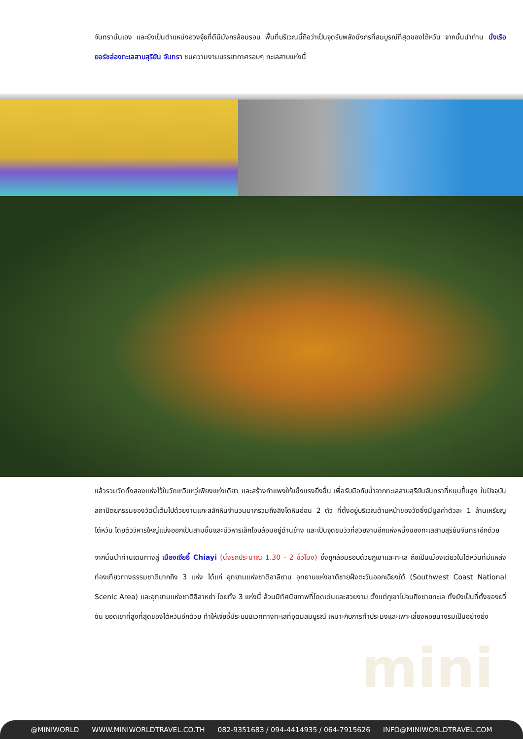จันทรานั่นเอง และยังเป็นตำแหน่งฮวงจุ้ยที่ดีมีมังกรล้อมรอบ พื้นที่บริเวณนี้ถือว่าเป็นจุดรับพลังมังกรที่สมบูรณ์ที่สุดของไต้หวัน จากนั้นนำท่าน นั่งเรือยอร์ชล่องทะเลสาบสุริยัน จันทรา ชมความงามบรรยากาศรอบๆ ทะเลสาบแห่งนี้
แล้วรวมวัดทั้งสองแห่งไว้ในวัดเหวินหวู่เพียงแห่งเดียว และสร้างกำแพงให้แข็งแรงยิ่งขึ้น เพื่อรับมือกับน้ำจากทะเลสาบสุริยันจันทราที่หนุนขึ้นสูง ในปัจจุบัน สถาปัตยกรรมของวัดนี้เต็มไปด้วยงานแกะสลักหินจำนวนมากรวมถึงสิงโตหินอ่อน 2 ตัว ที่ตั้งอยู่บริเวณด้านหน้าของวัดซึ่งมีมูลค่าตัวละ 1 ล้านเหรียญไต้หวัน โดยตัววิหารใหญ่แบ่งออกเป็นสามชั้นและมีวิหารเล็กโอบล้อมอยู่ด้านข้าง และเป็นจุดชมวิวที่สวยงามอีกแห่งหนึ่งของทะเลสาบสุริยันจันทราอีกด้วย
จากนั้นนำท่านเดินทางสู่ เมืองเจียอี้ Chiayi (นั่งรถประมาณ 1.30 - 2 ชั่วโมง) ซึ่งถูกล้อมรอบด้วยภูเขาและทะเล ถือเป็นเมืองเดียวในไต้หวันที่มีแหล่งท่องเที่ยวทางธรรมชาติมากถึง 3 แห่ง ได้แก่ อุทยานแห่งชาติอาลีซาน อุทยานแห่งชาติชายฝั่งตะวันออกเฉียงใต้ (Southwest Coast National Scenic Area) และอุทยานแห่งชาติซีลาหย่า โดยทั้ง 3 แห่งนี้ ล้วนมีทัศนียภาพที่โดดเด่นและสวยงาม ตั้งแต่ภูเขาไปจนถึงชายทะเล ทั้งยังเป็นที่ตั้งของยวี่ซัน ยอดเขาที่สูงที่สุดของไต้หวันอีกด้วย ทำให้เจียอี้มีระบบนิเวศทางทะเลที่อุดมสมบูรณ์ เหมาะกับการทำประมงและเพาะเลี้ยงหอยนางรมเป็นอย่างยิ่ง
mini
@MINIWORLD WWW.MINIWORLDTRAVEL.CO.TH 082-9351683 / 094-4414935 / 064-7915626 INFO@MINIWORLDTRAVEL.COM